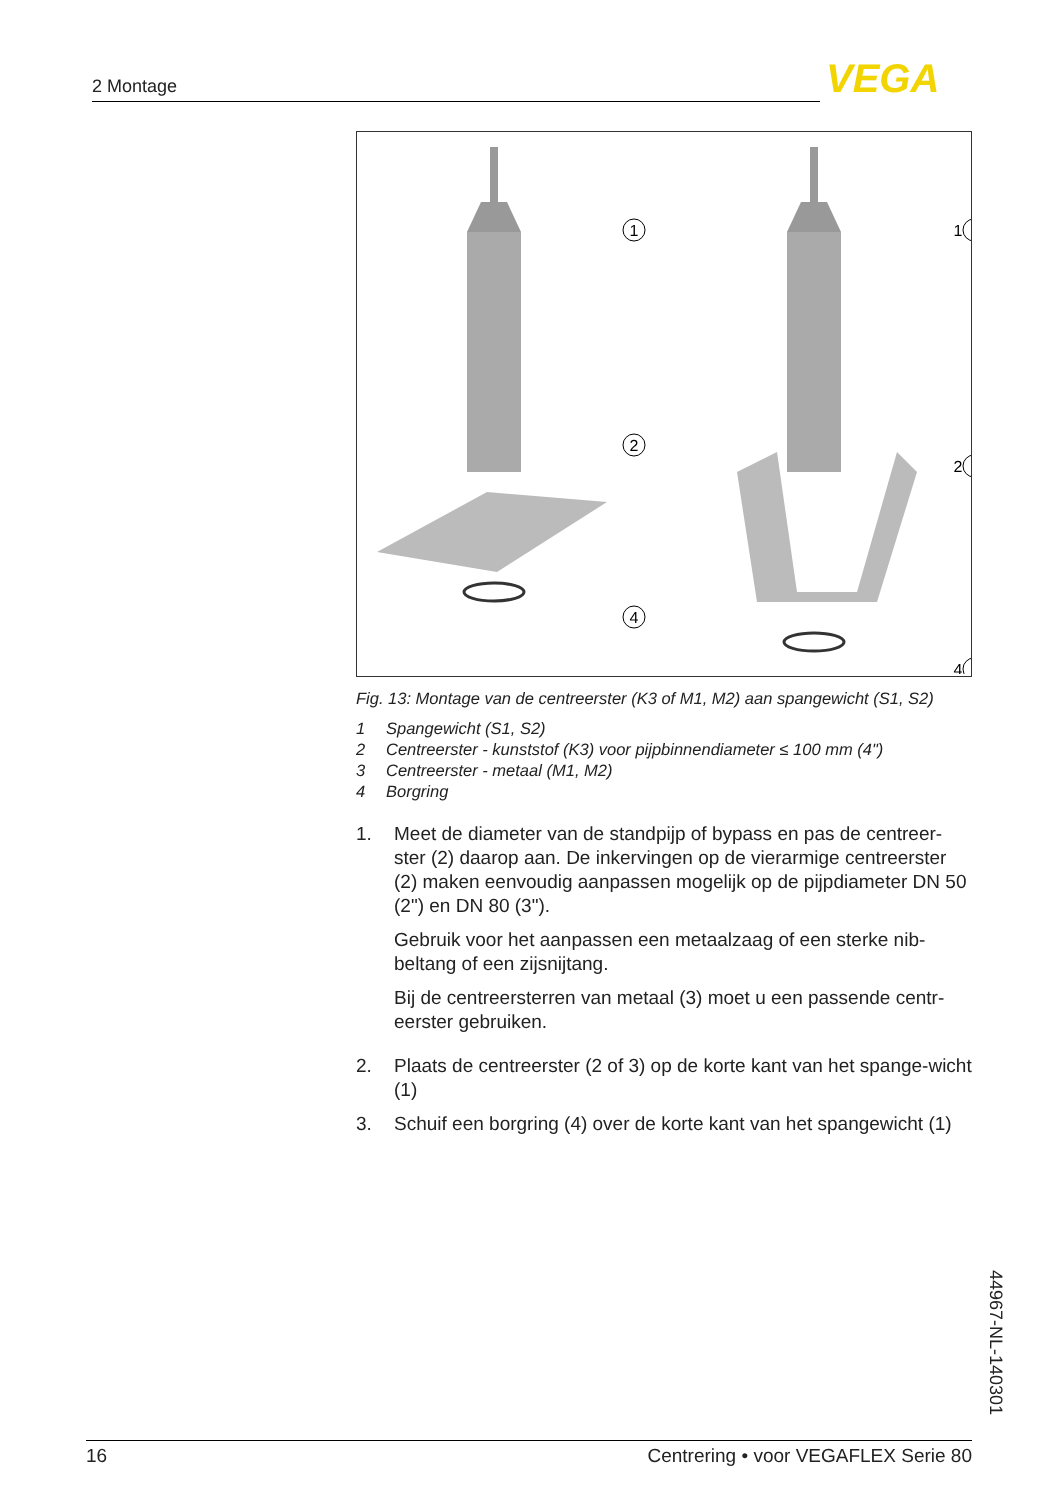2 Montage VEGA
1
2
4
1
2
4
Fig. 13: Montage van de centreerster (K3 of M1, M2) aan spangewicht (S1, S2)
1 Spangewicht (S1, S2)
2 Centreerster - kunststof (K3) voor pijpbinnendiameter ≤ 100 mm (4")
3 Centreerster - metaal (M1, M2)
4 Borgring
1. Meet de diameter van de standpijp of bypass en pas de centreer-ster (2) daarop aan. De inkervingen op de vierarmige centreerster (2) maken eenvoudig aanpassen mogelijk op de pijpdiameter DN 50 (2") en DN 80 (3").
Gebruik voor het aanpassen een metaalzaag of een sterke nib-beltang of een zijsnijtang.
Bij de centreersterren van metaal (3) moet u een passende centr-eerster gebruiken.
2. Plaats de centreerster (2 of 3) op de korte kant van het spange-wicht (1)
3. Schuif een borgring (4) over de korte kant van het spangewicht (1)
44967-NL-140301
16 Centrering • voor VEGAFLEX Serie 80